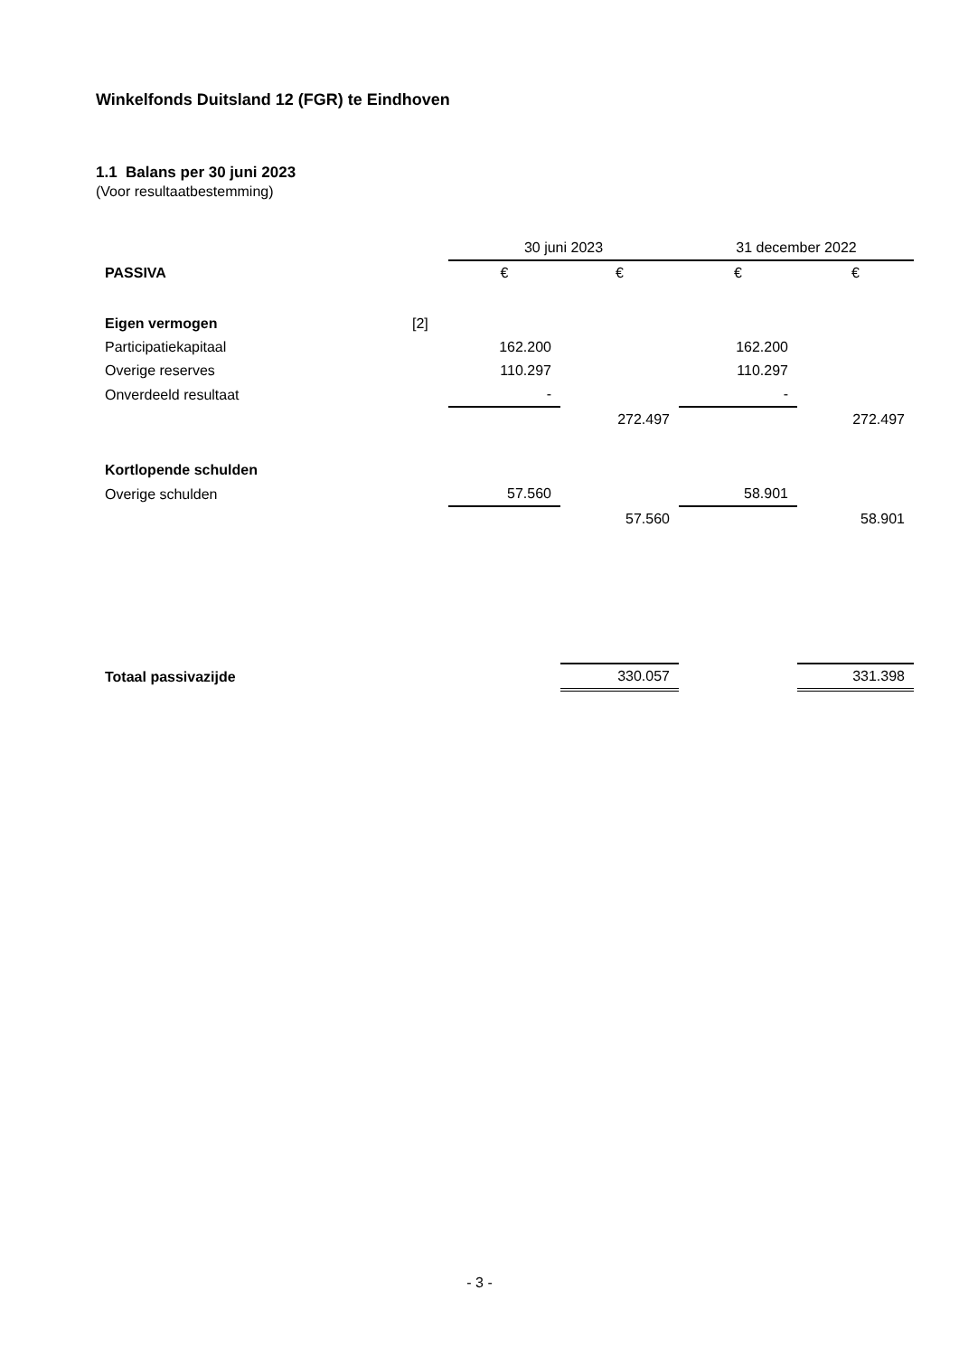Winkelfonds Duitsland 12 (FGR) te Eindhoven
1.1 Balans per 30 juni 2023
(Voor resultaatbestemming)
| | | 30 juni 2023 | | 31 december 2022 | |
| PASSIVA | | € | € | € | € |
| Eigen vermogen | [2] | | | | |
| Participatiekapitaal | | 162.200 | | 162.200 | |
| Overige reserves | | 110.297 | | 110.297 | |
| Onverdeeld resultaat | | - | | - | |
| | | | 272.497 | | 272.497 |
| Kortlopende schulden | | | | | |
| Overige schulden | | 57.560 | | 58.901 | |
| | | | 57.560 | | 58.901 |
| Totaal passivazijde | | | 330.057 | | 331.398 |
- 3 -